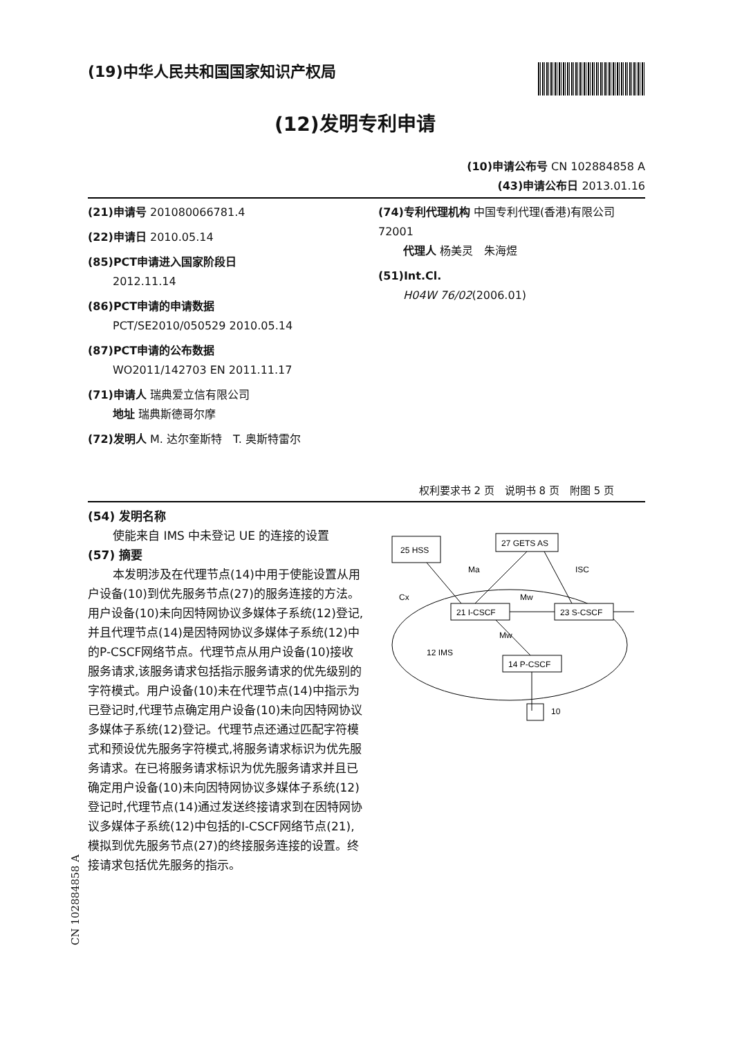(19)中华人民共和国国家知识产权局
(12)发明专利申请
(10)申请公布号 CN 102884858 A
(43)申请公布日 2013.01.16
(21)申请号 201080066781.4
(22)申请日 2010.05.14
(85)PCT申请进入国家阶段日
2012.11.14
(86)PCT申请的申请数据
PCT/SE2010/050529 2010.05.14
(87)PCT申请的公布数据
WO2011/142703 EN 2011.11.17
(71)申请人 瑞典爱立信有限公司
地址 瑞典斯德哥尔摩
(72)发明人 M. 达尔奎斯特　T. 奥斯特雷尔
(74)专利代理机构 中国专利代理(香港)有限公司 72001
代理人 杨美灵　朱海煜
(51)Int.Cl.
H04W 76/02(2006.01)
权利要求书 2 页　说明书 8 页　附图 5 页
(54) 发明名称
使能来自 IMS 中未登记 UE 的连接的设置
(57) 摘要
本发明涉及在代理节点(14)中用于使能设置从用户设备(10)到优先服务节点(27)的服务连接的方法。用户设备(10)未向因特网协议多媒体子系统(12)登记,并且代理节点(14)是因特网协议多媒体子系统(12)中的P-CSCF网络节点。代理节点从用户设备(10)接收服务请求,该服务请求包括指示服务请求的优先级别的字符模式。用户设备(10)未在代理节点(14)中指示为已登记时,代理节点确定用户设备(10)未向因特网协议多媒体子系统(12)登记。代理节点还通过匹配字符模式和预设优先服务字符模式,将服务请求标识为优先服务请求。在已将服务请求标识为优先服务请求并且已确定用户设备(10)未向因特网协议多媒体子系统(12)登记时,代理节点(14)通过发送终接请求到在因特网协议多媒体子系统(12)中包括的I-CSCF网络节点(21),模拟到优先服务节点(27)的终接服务连接的设置。终接请求包括优先服务的指示。
25 HSS
27 GETS AS
21 I-CSCF
23 S-CSCF
14 P-CSCF
Ma
ISC
Cx
Mw
Mw
12 IMS
10
CN 102884858 A